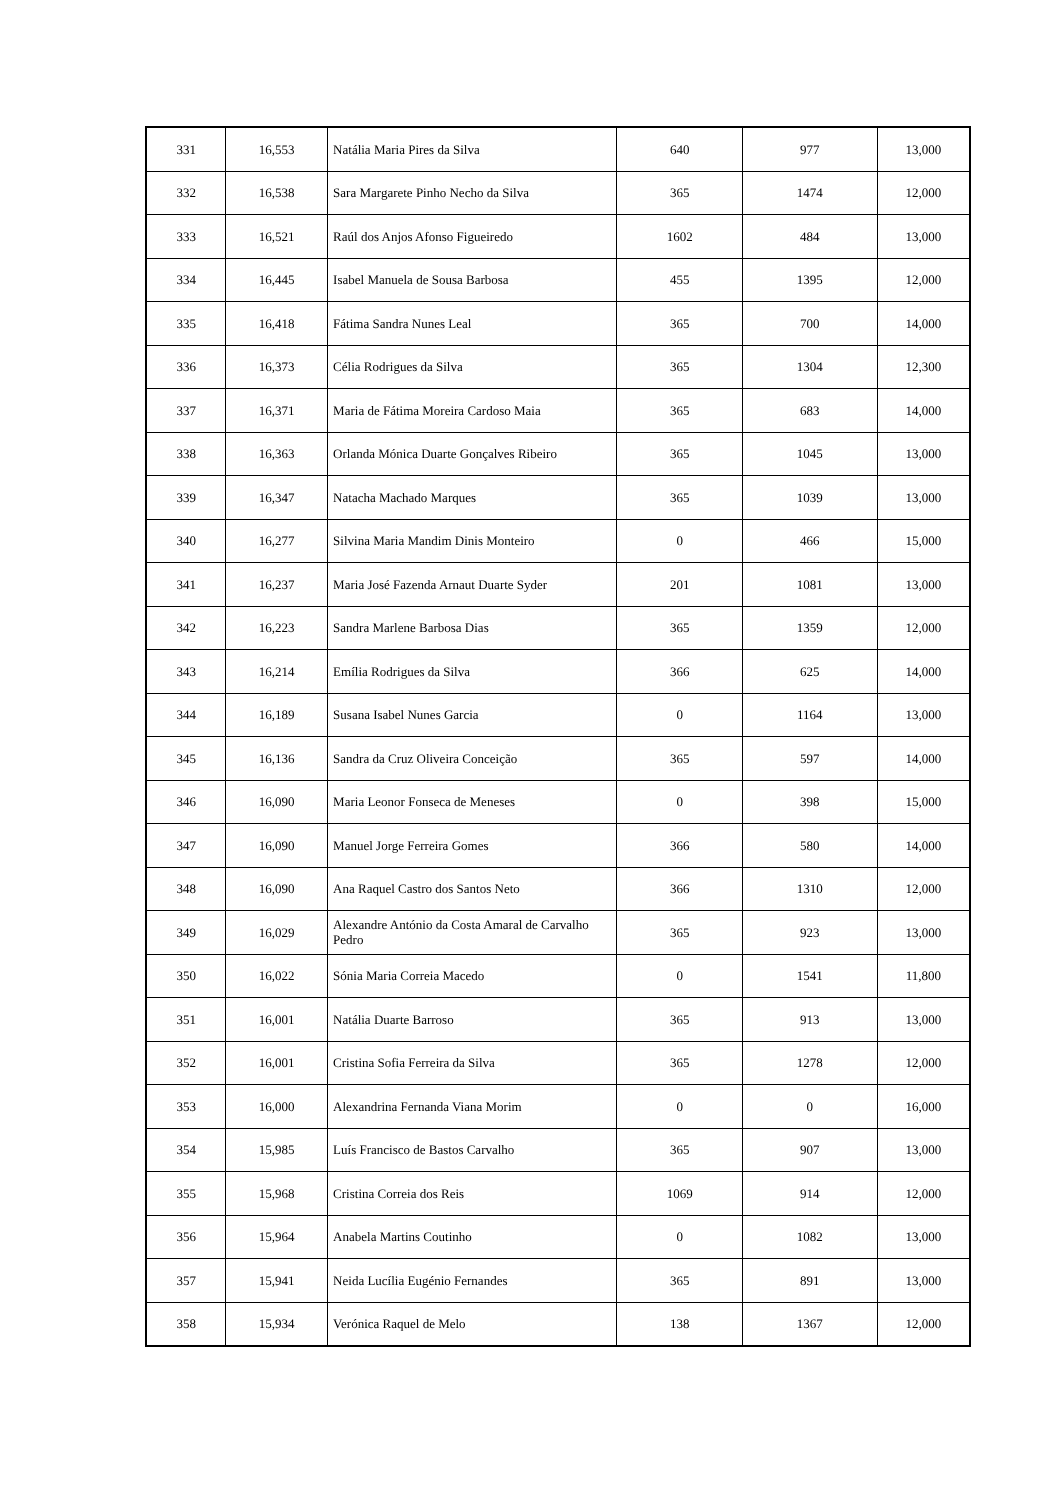| 331 | 16,553 | Natália Maria Pires da Silva | 640 | 977 | 13,000 |
| 332 | 16,538 | Sara Margarete Pinho Necho da Silva | 365 | 1474 | 12,000 |
| 333 | 16,521 | Raúl dos Anjos Afonso Figueiredo | 1602 | 484 | 13,000 |
| 334 | 16,445 | Isabel Manuela de Sousa Barbosa | 455 | 1395 | 12,000 |
| 335 | 16,418 | Fátima Sandra Nunes Leal | 365 | 700 | 14,000 |
| 336 | 16,373 | Célia Rodrigues da Silva | 365 | 1304 | 12,300 |
| 337 | 16,371 | Maria de Fátima Moreira Cardoso Maia | 365 | 683 | 14,000 |
| 338 | 16,363 | Orlanda Mónica Duarte Gonçalves Ribeiro | 365 | 1045 | 13,000 |
| 339 | 16,347 | Natacha Machado Marques | 365 | 1039 | 13,000 |
| 340 | 16,277 | Silvina Maria Mandim Dinis Monteiro | 0 | 466 | 15,000 |
| 341 | 16,237 | Maria José Fazenda Arnaut Duarte Syder | 201 | 1081 | 13,000 |
| 342 | 16,223 | Sandra Marlene Barbosa Dias | 365 | 1359 | 12,000 |
| 343 | 16,214 | Emília Rodrigues da Silva | 366 | 625 | 14,000 |
| 344 | 16,189 | Susana Isabel Nunes Garcia | 0 | 1164 | 13,000 |
| 345 | 16,136 | Sandra da Cruz Oliveira Conceição | 365 | 597 | 14,000 |
| 346 | 16,090 | Maria Leonor Fonseca de Meneses | 0 | 398 | 15,000 |
| 347 | 16,090 | Manuel Jorge Ferreira Gomes | 366 | 580 | 14,000 |
| 348 | 16,090 | Ana Raquel Castro dos Santos Neto | 366 | 1310 | 12,000 |
| 349 | 16,029 | Alexandre António da Costa Amaral de Carvalho Pedro | 365 | 923 | 13,000 |
| 350 | 16,022 | Sónia Maria Correia Macedo | 0 | 1541 | 11,800 |
| 351 | 16,001 | Natália Duarte Barroso | 365 | 913 | 13,000 |
| 352 | 16,001 | Cristina Sofia Ferreira da Silva | 365 | 1278 | 12,000 |
| 353 | 16,000 | Alexandrina Fernanda Viana Morim | 0 | 0 | 16,000 |
| 354 | 15,985 | Luís Francisco de Bastos Carvalho | 365 | 907 | 13,000 |
| 355 | 15,968 | Cristina Correia dos Reis | 1069 | 914 | 12,000 |
| 356 | 15,964 | Anabela Martins Coutinho | 0 | 1082 | 13,000 |
| 357 | 15,941 | Neida Lucília Eugénio Fernandes | 365 | 891 | 13,000 |
| 358 | 15,934 | Verónica Raquel de Melo | 138 | 1367 | 12,000 |